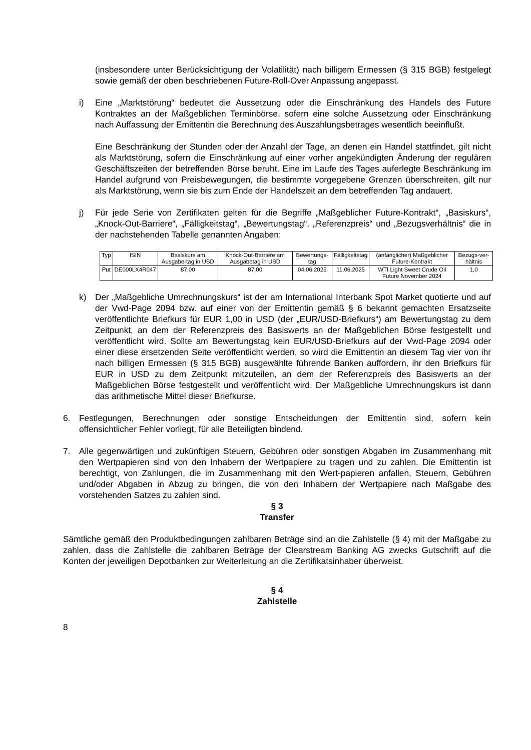(insbesondere unter Berücksichtigung der Volatilität) nach billigem Ermessen (§ 315 BGB) festgelegt sowie gemäß der oben beschriebenen Future-Roll-Over Anpassung angepasst.
i) Eine „Marktstörung“ bedeutet die Aussetzung oder die Einschränkung des Handels des Future Kontraktes an der Maßgeblichen Terminbörse, sofern eine solche Aussetzung oder Einschränkung nach Auffassung der Emittentin die Berechnung des Auszahlungsbetrages wesentlich beeinflußt.
Eine Beschränkung der Stunden oder der Anzahl der Tage, an denen ein Handel stattfindet, gilt nicht als Marktstörung, sofern die Einschränkung auf einer vorher angekündigten Änderung der regulären Geschäftszeiten der betreffenden Börse beruht. Eine im Laufe des Tages auferlegte Beschränkung im Handel aufgrund von Preisbewegungen, die bestimmte vorgegebene Grenzen überschreiten, gilt nur als Marktstörung, wenn sie bis zum Ende der Handelszeit an dem betreffenden Tag andauert.
j) Für jede Serie von Zertifikaten gelten für die Begriffe „Maßgeblicher Future-Kontrakt“, „Basiskurs“, „Knock-Out-Barriere“, „Fälligkeitstag“, „Bewertungstag“, „Referenzpreis“ und „Bezugsverhältnis“ die in der nachstehenden Tabelle genannten Angaben:
| Typ | ISIN | Basiskurs am Ausgabe-tag in USD | Knock-Out-Barriere am Ausgabetag in USD | Bewertungs-tag | Fälligkeitstag | (anfänglicher) Maßgeblicher Future-Kontrakt | Bezugs-ver-hältnis |
| Put | DE000LX4R047 | 87,00 | 87,00 | 04.06.2025 | 11.06.2025 | WTI Light Sweet Crude Oil Future November 2024 | 1,0 |
k) Der „Maßgebliche Umrechnungskurs“ ist der am International Interbank Spot Market quotierte und auf der Vwd-Page 2094 bzw. auf einer von der Emittentin gemäß § 6 bekannt gemachten Ersatzseite veröffentlichte Briefkurs für EUR 1,00 in USD (der „EUR/USD-Briefkurs“) am Bewertungstag zu dem Zeitpunkt, an dem der Referenzpreis des Basiswerts an der Maßgeblichen Börse festgestellt und veröffentlicht wird. Sollte am Bewertungstag kein EUR/USD-Briefkurs auf der Vwd-Page 2094 oder einer diese ersetzenden Seite veröffentlicht werden, so wird die Emittentin an diesem Tag vier von ihr nach billigen Ermessen (§ 315 BGB) ausgewählte führende Banken auffordern, ihr den Briefkurs für EUR in USD zu dem Zeitpunkt mitzuteilen, an dem der Referenzpreis des Basiswerts an der Maßgeblichen Börse festgestellt und veröffentlicht wird. Der Maßgebliche Umrechnungskurs ist dann das arithmetische Mittel dieser Briefkurse.
6. Festlegungen, Berechnungen oder sonstige Entscheidungen der Emittentin sind, sofern kein offensichtlicher Fehler vorliegt, für alle Beteiligten bindend.
7. Alle gegenwärtigen und zukünftigen Steuern, Gebühren oder sonstigen Abgaben im Zusammenhang mit den Wertpapieren sind von den Inhabern der Wertpapiere zu tragen und zu zahlen. Die Emittentin ist berechtigt, von Zahlungen, die im Zusammenhang mit den Wert-papieren anfallen, Steuern, Gebühren und/oder Abgaben in Abzug zu bringen, die von den Inhabern der Wertpapiere nach Maßgabe des vorstehenden Satzes zu zahlen sind.
§ 3
Transfer
Sämtliche gemäß den Produktbedingungen zahlbaren Beträge sind an die Zahlstelle (§ 4) mit der Maßgabe zu zahlen, dass die Zahlstelle die zahlbaren Beträge der Clearstream Banking AG zwecks Gutschrift auf die Konten der jeweiligen Depotbanken zur Weiterleitung an die Zertifikatsinhaber überweist.
§ 4
Zahlstelle
8